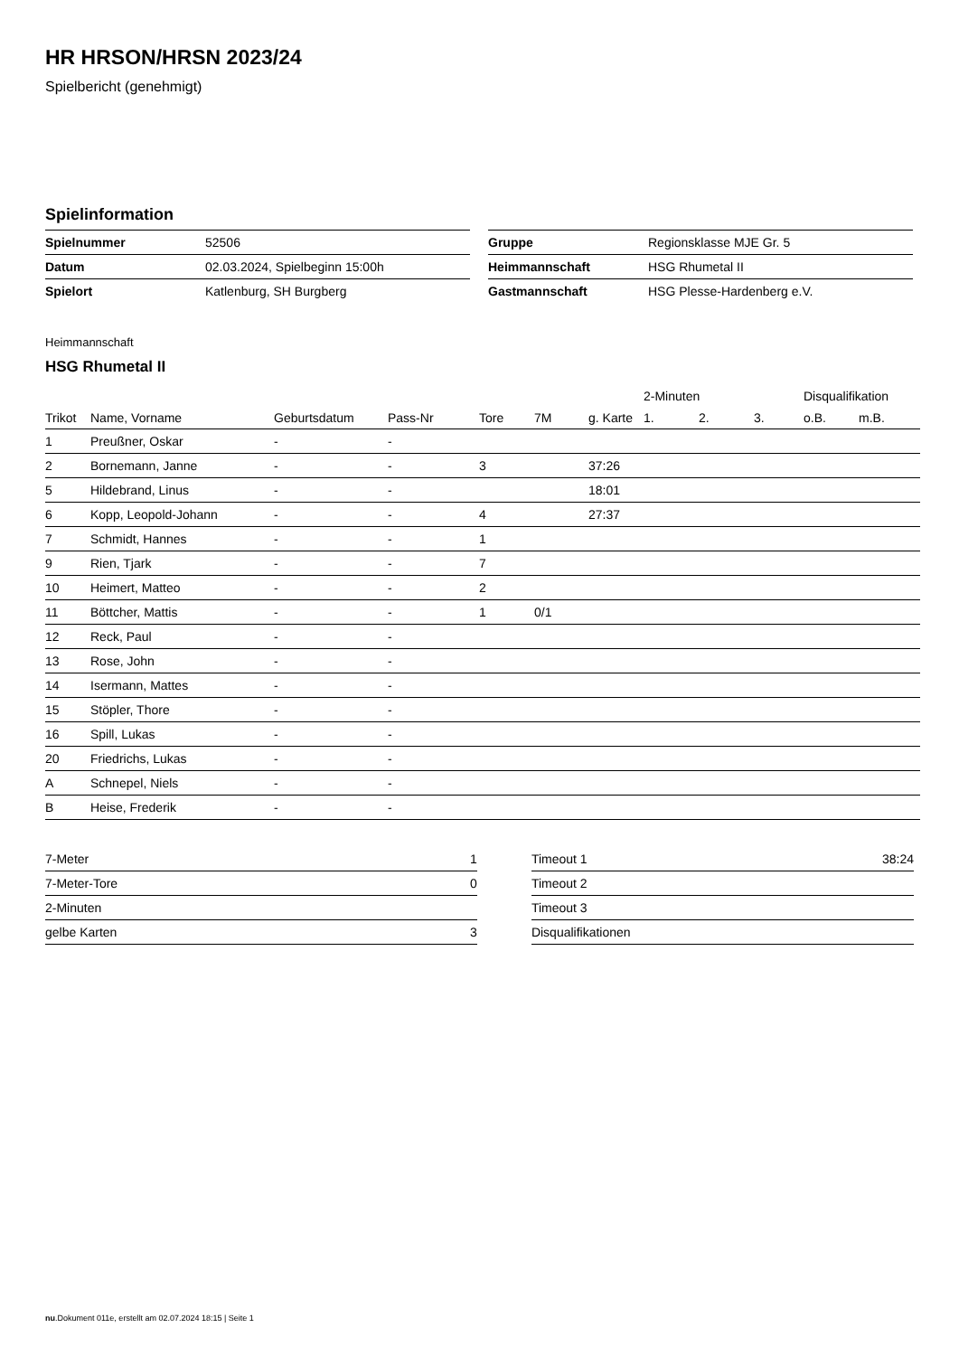HR HRSON/HRSN 2023/24
Spielbericht (genehmigt)
Spielinformation
| Spielnummer | 52506 |
| Datum | 02.03.2024, Spielbeginn 15:00h |
| Spielort | Katlenburg, SH Burgberg |
| Gruppe | Regionsklasse MJE Gr. 5 |
| Heimmannschaft | HSG Rhumetal II |
| Gastmannschaft | HSG Plesse-Hardenberg e.V. |
Heimmannschaft
HSG Rhumetal II
| | | | | | | | 2-Minuten | | | Disqualifikation | |
| --- | --- | --- | --- | --- | --- | --- | --- | --- | --- | --- | --- |
| Trikot | Name, Vorname | Geburtsdatum | Pass-Nr | Tore | 7M | g. Karte | 1. | 2. | 3. | o.B. | m.B. |
| 1 | Preußner, Oskar | - | - | | | | | | | | |
| 2 | Bornemann, Janne | - | - | 3 | | 37:26 | | | | | |
| 5 | Hildebrand, Linus | - | - | | | 18:01 | | | | | |
| 6 | Kopp, Leopold-Johann | - | - | 4 | | 27:37 | | | | | |
| 7 | Schmidt, Hannes | - | - | 1 | | | | | | | |
| 9 | Rien, Tjark | - | - | 7 | | | | | | | |
| 10 | Heimert, Matteo | - | - | 2 | | | | | | | |
| 11 | Böttcher, Mattis | - | - | 1 | 0/1 | | | | | | |
| 12 | Reck, Paul | - | - | | | | | | | | |
| 13 | Rose, John | - | - | | | | | | | | |
| 14 | Isermann, Mattes | - | - | | | | | | | | |
| 15 | Stöpler, Thore | - | - | | | | | | | | |
| 16 | Spill, Lukas | - | - | | | | | | | | |
| 20 | Friedrichs, Lukas | - | - | | | | | | | | |
| A | Schnepel, Niels | - | - | | | | | | | | |
| B | Heise, Frederik | - | - | | | | | | | | |
| 7-Meter | 1 |
| 7-Meter-Tore | 0 |
| 2-Minuten | |
| gelbe Karten | 3 |
| Timeout 1 | 38:24 |
| Timeout 2 | |
| Timeout 3 | |
| Disqualifikationen | |
nu.Dokument 011e, erstellt am 02.07.2024 18:15 | Seite 1